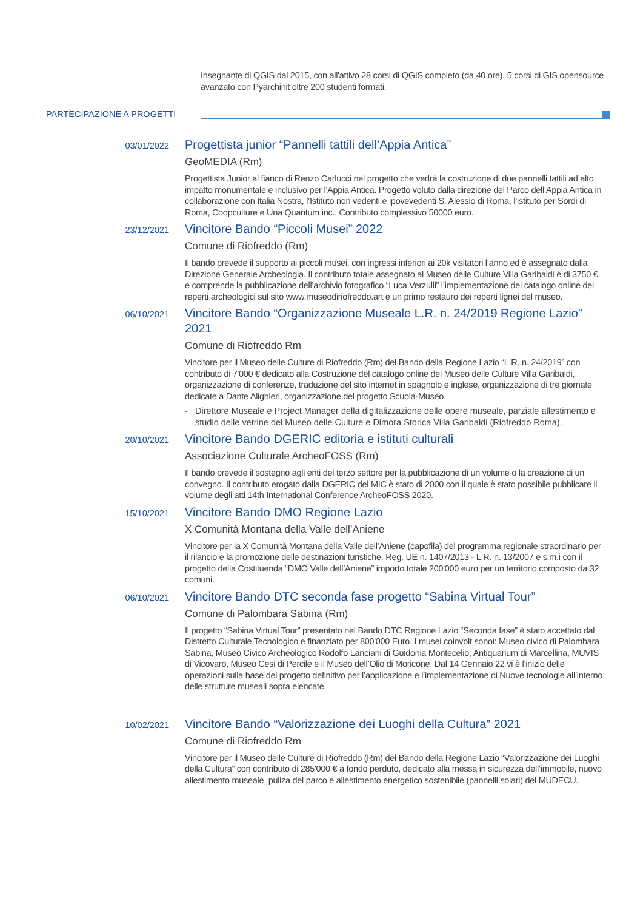Insegnante di QGIS dal 2015, con all'attivo 28 corsi di QGIS completo (da 40 ore), 5 corsi di GIS opensource avanzato con Pyarchinit oltre 200 studenti formati.
PARTECIPAZIONE A PROGETTI
03/01/2022
Progettista junior “Pannelli tattili dell’Appia Antica”
GeoMEDIA (Rm)
Progettista Junior al fianco di Renzo Carlucci nel progetto che vedrà la costruzione di due pannelli tattili ad alto impatto monumentale e inclusivo per l’Appia Antica. Progetto voluto dalla direzione del Parco dell’Appia Antica in collaborazione con Italia Nostra, l’Istituto non vedenti e ipovevedenti S. Alessio di Roma, l’istituto per Sordi di Roma, Coopculture e Una Quantum inc.. Contributo complessivo 50000 euro.
23/12/2021
Vincitore Bando “Piccoli Musei” 2022
Comune di Riofreddo (Rm)
Il bando prevede il supporto ai piccoli musei, con ingressi inferiori ai 20k visitatori l’anno ed è assegnato dalla Direzione Generale Archeologia. Il contributo totale assegnato al Museo delle Culture Villa Garibaldi è di 3750 € e comprende la pubblicazione dell’archivio fotografico “Luca Verzulli” l’implementazione del catalogo online dei reperti archeologici sul sito www.museodiriofreddo.art e un primo restauro dei reperti lignei del museo.
06/10/2021
Vincitore Bando “Organizzazione Museale L.R. n. 24/2019 Regione Lazio” 2021
Comune di Riofreddo Rm
Vincitore per il Museo delle Culture di Riofreddo (Rm) del Bando della Regione Lazio “L.R. n. 24/2019” con contributo di 7'000 € dedicato alla Costruzione del catalogo online del Museo delle Culture Villa Garibaldi, organizzazione di conferenze, traduzione del sito internet in spagnolo e inglese, organizzazione di tre giornate dedicate a Dante Alighieri, organizzazione del progetto Scuola-Museo.
- Direttore Museale e Project Manager della digitalizzazione delle opere museale, parziale allestimento e studio delle vetrine del Museo delle Culture e Dimora Storica Villa Garibaldi (Riofreddo Roma).
20/10/2021
Vincitore Bando DGERIC editoria e istituti culturali
Associazione Culturale ArcheoFOSS (Rm)
Il bando prevede il sostegno agli enti del terzo settore per la pubblicazione di un volume o la creazione di un convegno. Il contributo erogato dalla DGERIC del MIC è stato di 2000 con il quale è stato possibile pubblicare il volume degli atti 14th International Conference ArcheoFOSS 2020.
15/10/2021
Vincitore Bando DMO Regione Lazio
X Comunità Montana della Valle dell’Aniene
Vincitore per la X Comunità Montana della Valle dell’Aniene (capofila) del programma regionale straordinario per il rilancio e la promozione delle destinazioni turistiche. Reg. UE n. 1407/2013 - L.R. n. 13/2007 e s.m.i con il progetto della Costituenda “DMO Valle dell’Aniene” importo totale 200'000 euro per un territorio composto da 32 comuni.
06/10/2021
Vincitore Bando DTC seconda fase progetto “Sabina Virtual Tour”
Comune di Palombara Sabina (Rm)
Il progetto “Sabina Virtual Tour” presentato nel Bando DTC Regione Lazio “Seconda fase” è stato accettato dal Distretto Culturale Tecnologico e finanziato per 800'000 Euro. I musei coinvolt sonoi: Museo civico di Palombara Sabina, Museo Civico Archeologico Rodolfo Lanciani di Guidonia Montecelio, Antiquarium di Marcellina, MUVIS di Vicovaro, Museo Cesi di Percile e il Museo dell’Olio di Moricone. Dal 14 Gennaio 22 vi è l’inizio delle operazioni sulla base del progetto definitivo per l’applicazione e l’implementazione di Nuove tecnologie all’interno delle strutture museali sopra elencate.
10/02/2021
Vincitore Bando “Valorizzazione dei Luoghi della Cultura” 2021
Comune di Riofreddo Rm
Vincitore per il Museo delle Culture di Riofreddo (Rm) del Bando della Regione Lazio “Valorizzazione dei Luoghi della Cultura” con contributo di 285'000 € a fondo perduto, dedicato alla messa in sicurezza dell’immobile, nuovo allestimento museale, puliza del parco e allestimento energetico sostenibile (pannelli solari) del MUDECU.